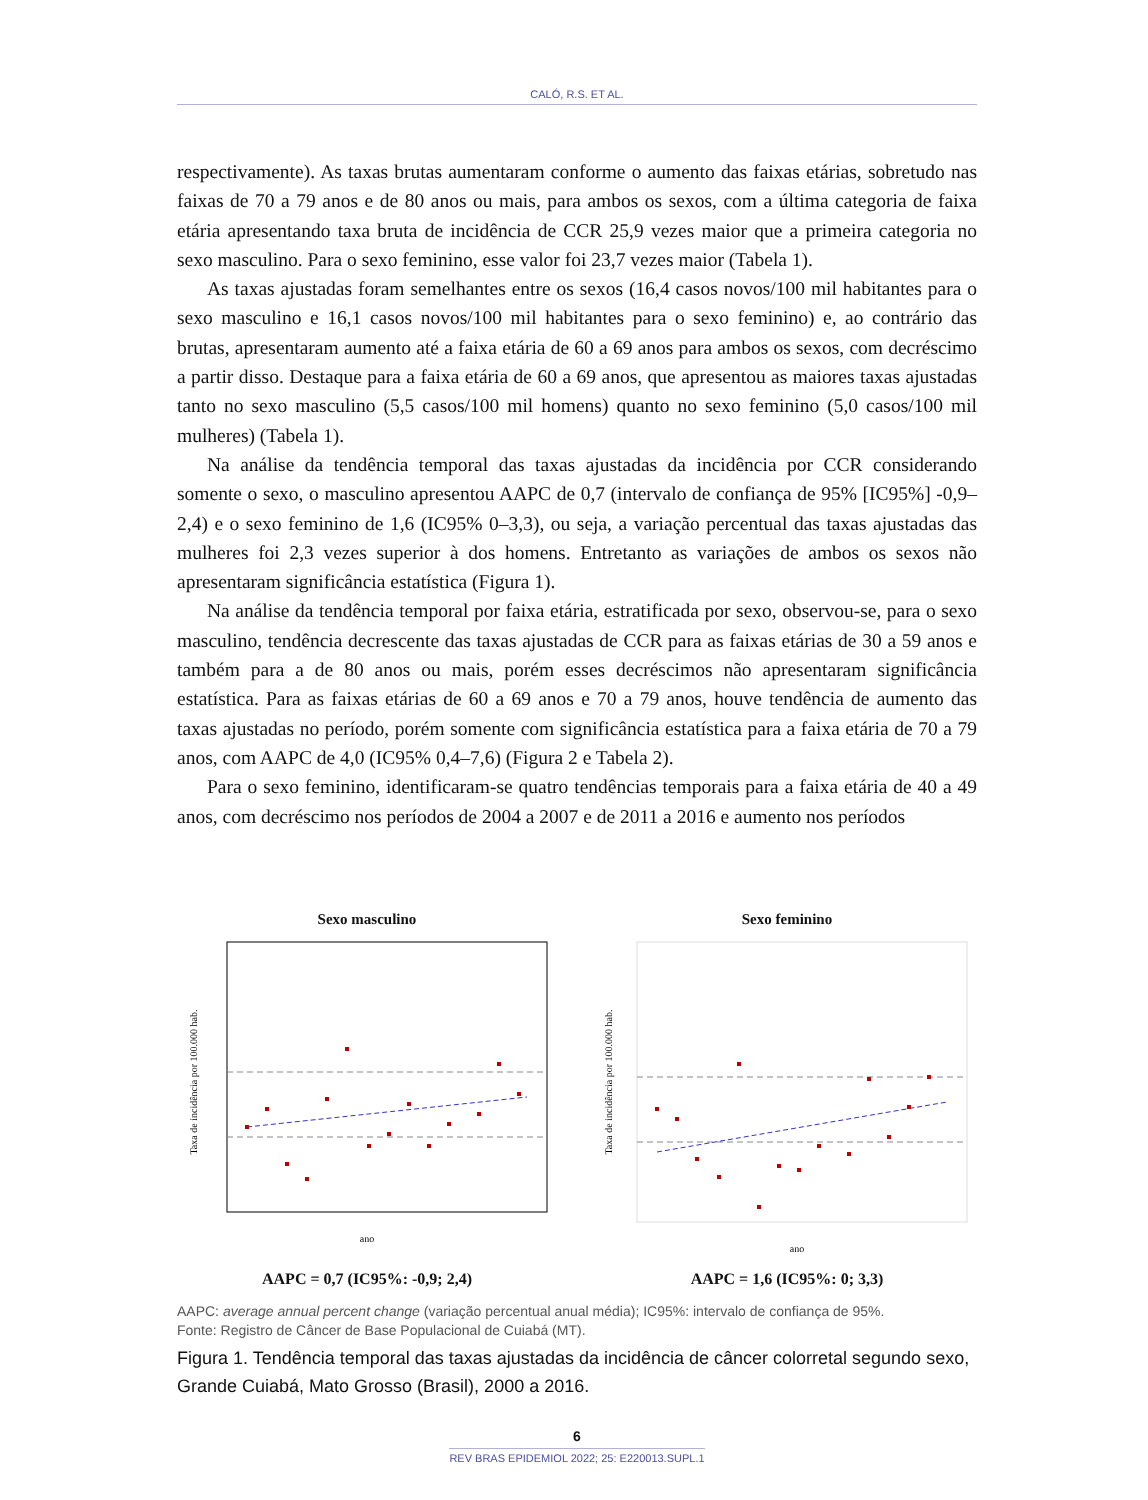CALÓ, R.S. ET AL.
respectivamente). As taxas brutas aumentaram conforme o aumento das faixas etárias, sobretudo nas faixas de 70 a 79 anos e de 80 anos ou mais, para ambos os sexos, com a última categoria de faixa etária apresentando taxa bruta de incidência de CCR 25,9 vezes maior que a primeira categoria no sexo masculino. Para o sexo feminino, esse valor foi 23,7 vezes maior (Tabela 1).
As taxas ajustadas foram semelhantes entre os sexos (16,4 casos novos/100 mil habitantes para o sexo masculino e 16,1 casos novos/100 mil habitantes para o sexo feminino) e, ao contrário das brutas, apresentaram aumento até a faixa etária de 60 a 69 anos para ambos os sexos, com decréscimo a partir disso. Destaque para a faixa etária de 60 a 69 anos, que apresentou as maiores taxas ajustadas tanto no sexo masculino (5,5 casos/100 mil homens) quanto no sexo feminino (5,0 casos/100 mil mulheres) (Tabela 1).
Na análise da tendência temporal das taxas ajustadas da incidência por CCR considerando somente o sexo, o masculino apresentou AAPC de 0,7 (intervalo de confiança de 95% [IC95%] -0,9–2,4) e o sexo feminino de 1,6 (IC95% 0–3,3), ou seja, a variação percentual das taxas ajustadas das mulheres foi 2,3 vezes superior à dos homens. Entretanto as variações de ambos os sexos não apresentaram significância estatística (Figura 1).
Na análise da tendência temporal por faixa etária, estratificada por sexo, observou-se, para o sexo masculino, tendência decrescente das taxas ajustadas de CCR para as faixas etárias de 30 a 59 anos e também para a de 80 anos ou mais, porém esses decréscimos não apresentaram significância estatística. Para as faixas etárias de 60 a 69 anos e 70 a 79 anos, houve tendência de aumento das taxas ajustadas no período, porém somente com significância estatística para a faixa etária de 70 a 79 anos, com AAPC de 4,0 (IC95% 0,4–7,6) (Figura 2 e Tabela 2).
Para o sexo feminino, identificaram-se quatro tendências temporais para a faixa etária de 40 a 49 anos, com decréscimo nos períodos de 2004 a 2007 e de 2011 a 2016 e aumento nos períodos
Sexo masculino
ano
Taxa de incidência por 100.000 hab.
AAPC = 0,7 (IC95%: -0,9; 2,4)
Sexo feminino
ano
Taxa de incidência por 100.000 hab.
AAPC = 1,6 (IC95%: 0; 3,3)
AAPC: average annual percent change (variação percentual anual média); IC95%: intervalo de confiança de 95%.
Fonte: Registro de Câncer de Base Populacional de Cuiabá (MT).
Figura 1. Tendência temporal das taxas ajustadas da incidência de câncer colorretal segundo sexo, Grande Cuiabá, Mato Grosso (Brasil), 2000 a 2016.
6
REV BRAS EPIDEMIOL 2022; 25: E220013.SUPL.1